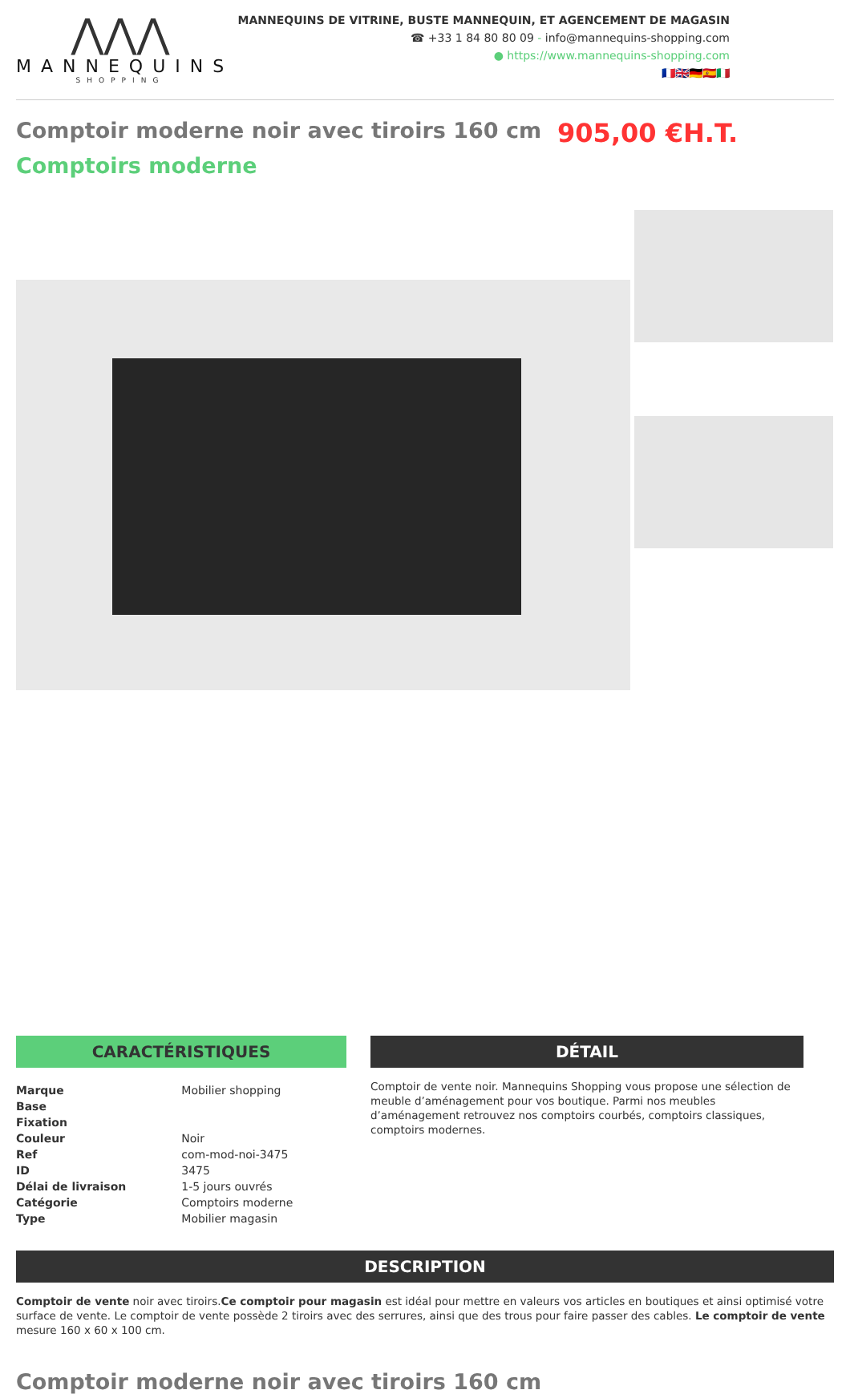⋀⋀⋀
MANNEQUINS
SHOPPING
MANNEQUINS DE VITRINE, BUSTE MANNEQUIN, ET AGENCEMENT DE MAGASIN
☎ +33 1 84 80 80 09 - info@mannequins-shopping.com
● https://www.mannequins-shopping.com
🇫🇷🇬🇧🇩🇪🇪🇸🇮🇹
Comptoir moderne noir avec tiroirs 160 cm 905,00 €H.T.
Comptoirs moderne
CARACTÉRISTIQUES
| Marque | Mobilier shopping |
| Base | |
| Fixation | |
| Couleur | Noir |
| Ref | com-mod-noi-3475 |
| ID | 3475 |
| Délai de livraison | 1-5 jours ouvrés |
| Catégorie | Comptoirs moderne |
| Type | Mobilier magasin |
DÉTAIL
Comptoir de vente noir. Mannequins Shopping vous propose une sélection de meuble d’aménagement pour vos boutique. Parmi nos meubles d’aménagement retrouvez nos comptoirs courbés, comptoirs classiques, comptoirs modernes.
DESCRIPTION
Comptoir de vente noir avec tiroirs.Ce comptoir pour magasin est idéal pour mettre en valeurs vos articles en boutiques et ainsi optimisé votre surface de vente. Le comptoir de vente possède 2 tiroirs avec des serrures, ainsi que des trous pour faire passer des cables. Le comptoir de vente mesure 160 x 60 x 100 cm.
Comptoir moderne noir avec tiroirs 160 cm